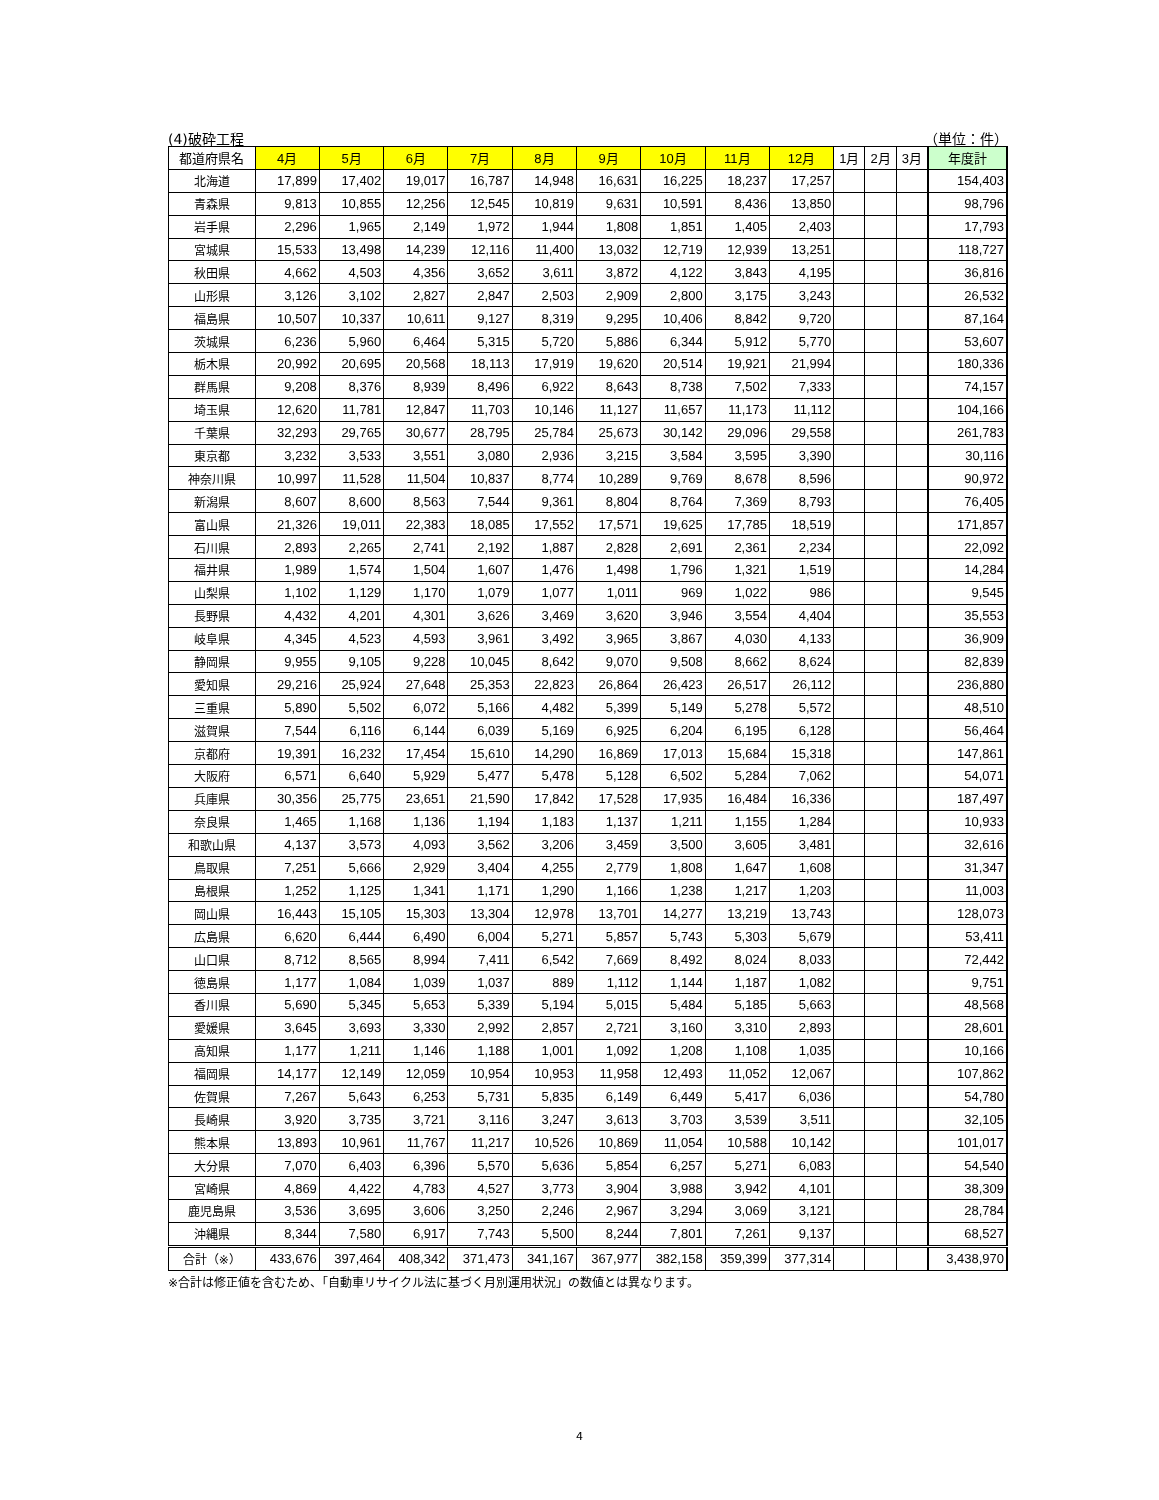(4)破砕工程 （単位：件）
| 都道府県名 | 4月 | 5月 | 6月 | 7月 | 8月 | 9月 | 10月 | 11月 | 12月 | 1月 | 2月 | 3月 | 年度計 |
| --- | --- | --- | --- | --- | --- | --- | --- | --- | --- | --- | --- | --- | --- |
| 北海道 | 17,899 | 17,402 | 19,017 | 16,787 | 14,948 | 16,631 | 16,225 | 18,237 | 17,257 | | | | 154,403 |
| 青森県 | 9,813 | 10,855 | 12,256 | 12,545 | 10,819 | 9,631 | 10,591 | 8,436 | 13,850 | | | | 98,796 |
| 岩手県 | 2,296 | 1,965 | 2,149 | 1,972 | 1,944 | 1,808 | 1,851 | 1,405 | 2,403 | | | | 17,793 |
| 宮城県 | 15,533 | 13,498 | 14,239 | 12,116 | 11,400 | 13,032 | 12,719 | 12,939 | 13,251 | | | | 118,727 |
| 秋田県 | 4,662 | 4,503 | 4,356 | 3,652 | 3,611 | 3,872 | 4,122 | 3,843 | 4,195 | | | | 36,816 |
| 山形県 | 3,126 | 3,102 | 2,827 | 2,847 | 2,503 | 2,909 | 2,800 | 3,175 | 3,243 | | | | 26,532 |
| 福島県 | 10,507 | 10,337 | 10,611 | 9,127 | 8,319 | 9,295 | 10,406 | 8,842 | 9,720 | | | | 87,164 |
| 茨城県 | 6,236 | 5,960 | 6,464 | 5,315 | 5,720 | 5,886 | 6,344 | 5,912 | 5,770 | | | | 53,607 |
| 栃木県 | 20,992 | 20,695 | 20,568 | 18,113 | 17,919 | 19,620 | 20,514 | 19,921 | 21,994 | | | | 180,336 |
| 群馬県 | 9,208 | 8,376 | 8,939 | 8,496 | 6,922 | 8,643 | 8,738 | 7,502 | 7,333 | | | | 74,157 |
| 埼玉県 | 12,620 | 11,781 | 12,847 | 11,703 | 10,146 | 11,127 | 11,657 | 11,173 | 11,112 | | | | 104,166 |
| 千葉県 | 32,293 | 29,765 | 30,677 | 28,795 | 25,784 | 25,673 | 30,142 | 29,096 | 29,558 | | | | 261,783 |
| 東京都 | 3,232 | 3,533 | 3,551 | 3,080 | 2,936 | 3,215 | 3,584 | 3,595 | 3,390 | | | | 30,116 |
| 神奈川県 | 10,997 | 11,528 | 11,504 | 10,837 | 8,774 | 10,289 | 9,769 | 8,678 | 8,596 | | | | 90,972 |
| 新潟県 | 8,607 | 8,600 | 8,563 | 7,544 | 9,361 | 8,804 | 8,764 | 7,369 | 8,793 | | | | 76,405 |
| 富山県 | 21,326 | 19,011 | 22,383 | 18,085 | 17,552 | 17,571 | 19,625 | 17,785 | 18,519 | | | | 171,857 |
| 石川県 | 2,893 | 2,265 | 2,741 | 2,192 | 1,887 | 2,828 | 2,691 | 2,361 | 2,234 | | | | 22,092 |
| 福井県 | 1,989 | 1,574 | 1,504 | 1,607 | 1,476 | 1,498 | 1,796 | 1,321 | 1,519 | | | | 14,284 |
| 山梨県 | 1,102 | 1,129 | 1,170 | 1,079 | 1,077 | 1,011 | 969 | 1,022 | 986 | | | | 9,545 |
| 長野県 | 4,432 | 4,201 | 4,301 | 3,626 | 3,469 | 3,620 | 3,946 | 3,554 | 4,404 | | | | 35,553 |
| 岐阜県 | 4,345 | 4,523 | 4,593 | 3,961 | 3,492 | 3,965 | 3,867 | 4,030 | 4,133 | | | | 36,909 |
| 静岡県 | 9,955 | 9,105 | 9,228 | 10,045 | 8,642 | 9,070 | 9,508 | 8,662 | 8,624 | | | | 82,839 |
| 愛知県 | 29,216 | 25,924 | 27,648 | 25,353 | 22,823 | 26,864 | 26,423 | 26,517 | 26,112 | | | | 236,880 |
| 三重県 | 5,890 | 5,502 | 6,072 | 5,166 | 4,482 | 5,399 | 5,149 | 5,278 | 5,572 | | | | 48,510 |
| 滋賀県 | 7,544 | 6,116 | 6,144 | 6,039 | 5,169 | 6,925 | 6,204 | 6,195 | 6,128 | | | | 56,464 |
| 京都府 | 19,391 | 16,232 | 17,454 | 15,610 | 14,290 | 16,869 | 17,013 | 15,684 | 15,318 | | | | 147,861 |
| 大阪府 | 6,571 | 6,640 | 5,929 | 5,477 | 5,478 | 5,128 | 6,502 | 5,284 | 7,062 | | | | 54,071 |
| 兵庫県 | 30,356 | 25,775 | 23,651 | 21,590 | 17,842 | 17,528 | 17,935 | 16,484 | 16,336 | | | | 187,497 |
| 奈良県 | 1,465 | 1,168 | 1,136 | 1,194 | 1,183 | 1,137 | 1,211 | 1,155 | 1,284 | | | | 10,933 |
| 和歌山県 | 4,137 | 3,573 | 4,093 | 3,562 | 3,206 | 3,459 | 3,500 | 3,605 | 3,481 | | | | 32,616 |
| 鳥取県 | 7,251 | 5,666 | 2,929 | 3,404 | 4,255 | 2,779 | 1,808 | 1,647 | 1,608 | | | | 31,347 |
| 島根県 | 1,252 | 1,125 | 1,341 | 1,171 | 1,290 | 1,166 | 1,238 | 1,217 | 1,203 | | | | 11,003 |
| 岡山県 | 16,443 | 15,105 | 15,303 | 13,304 | 12,978 | 13,701 | 14,277 | 13,219 | 13,743 | | | | 128,073 |
| 広島県 | 6,620 | 6,444 | 6,490 | 6,004 | 5,271 | 5,857 | 5,743 | 5,303 | 5,679 | | | | 53,411 |
| 山口県 | 8,712 | 8,565 | 8,994 | 7,411 | 6,542 | 7,669 | 8,492 | 8,024 | 8,033 | | | | 72,442 |
| 徳島県 | 1,177 | 1,084 | 1,039 | 1,037 | 889 | 1,112 | 1,144 | 1,187 | 1,082 | | | | 9,751 |
| 香川県 | 5,690 | 5,345 | 5,653 | 5,339 | 5,194 | 5,015 | 5,484 | 5,185 | 5,663 | | | | 48,568 |
| 愛媛県 | 3,645 | 3,693 | 3,330 | 2,992 | 2,857 | 2,721 | 3,160 | 3,310 | 2,893 | | | | 28,601 |
| 高知県 | 1,177 | 1,211 | 1,146 | 1,188 | 1,001 | 1,092 | 1,208 | 1,108 | 1,035 | | | | 10,166 |
| 福岡県 | 14,177 | 12,149 | 12,059 | 10,954 | 10,953 | 11,958 | 12,493 | 11,052 | 12,067 | | | | 107,862 |
| 佐賀県 | 7,267 | 5,643 | 6,253 | 5,731 | 5,835 | 6,149 | 6,449 | 5,417 | 6,036 | | | | 54,780 |
| 長崎県 | 3,920 | 3,735 | 3,721 | 3,116 | 3,247 | 3,613 | 3,703 | 3,539 | 3,511 | | | | 32,105 |
| 熊本県 | 13,893 | 10,961 | 11,767 | 11,217 | 10,526 | 10,869 | 11,054 | 10,588 | 10,142 | | | | 101,017 |
| 大分県 | 7,070 | 6,403 | 6,396 | 5,570 | 5,636 | 5,854 | 6,257 | 5,271 | 6,083 | | | | 54,540 |
| 宮崎県 | 4,869 | 4,422 | 4,783 | 4,527 | 3,773 | 3,904 | 3,988 | 3,942 | 4,101 | | | | 38,309 |
| 鹿児島県 | 3,536 | 3,695 | 3,606 | 3,250 | 2,246 | 2,967 | 3,294 | 3,069 | 3,121 | | | | 28,784 |
| 沖縄県 | 8,344 | 7,580 | 6,917 | 7,743 | 5,500 | 8,244 | 7,801 | 7,261 | 9,137 | | | | 68,527 |
| 合計（※） | 433,676 | 397,464 | 408,342 | 371,473 | 341,167 | 367,977 | 382,158 | 359,399 | 377,314 | | | | 3,438,970 |
※合計は修正値を含むため、「自動車リサイクル法に基づく月別運用状況」の数値とは異なります。
4